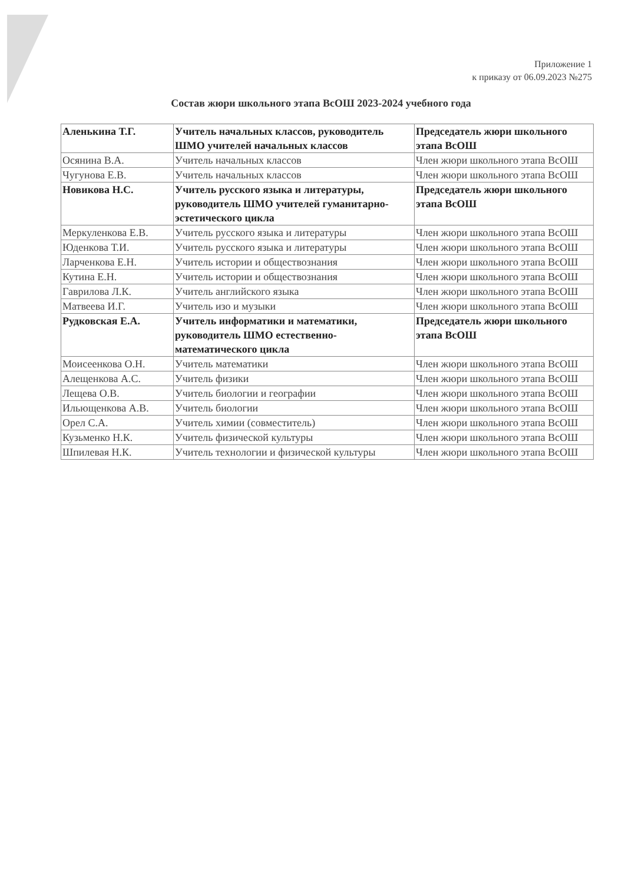Приложение 1
к приказу от 06.09.2023 №275
Состав жюри школьного этапа ВсОШ 2023-2024 учебного года
| Аленькина Т.Г. | Учитель начальных классов, руководитель ШМО учителей начальных классов | Председатель жюри школьного этапа ВсОШ |
| Осянина В.А. | Учитель начальных классов | Член жюри школьного этапа ВсОШ |
| Чугунова Е.В. | Учитель начальных классов | Член жюри школьного этапа ВсОШ |
| Новикова Н.С. | Учитель русского языка и литературы, руководитель ШМО учителей гуманитарно-эстетического цикла | Председатель жюри школьного этапа ВсОШ |
| Меркуленкова Е.В. | Учитель русского языка и литературы | Член жюри школьного этапа ВсОШ |
| Юденкова Т.И. | Учитель русского языка и литературы | Член жюри школьного этапа ВсОШ |
| Ларченкова Е.Н. | Учитель истории и обществознания | Член жюри школьного этапа ВсОШ |
| Кутина Е.Н. | Учитель истории и обществознания | Член жюри школьного этапа ВсОШ |
| Гаврилова Л.К. | Учитель английского языка | Член жюри школьного этапа ВсОШ |
| Матвеева И.Г. | Учитель изо и музыки | Член жюри школьного этапа ВсОШ |
| Рудковская Е.А. | Учитель информатики и математики, руководитель ШМО естественно-математического цикла | Председатель жюри школьного этапа ВсОШ |
| Моисеенкова О.Н. | Учитель математики | Член жюри школьного этапа ВсОШ |
| Алещенкова А.С. | Учитель физики | Член жюри школьного этапа ВсОШ |
| Лещева О.В. | Учитель биологии и географии | Член жюри школьного этапа ВсОШ |
| Ильющенкова А.В. | Учитель биологии | Член жюри школьного этапа ВсОШ |
| Орел С.А. | Учитель химии (совместитель) | Член жюри школьного этапа ВсОШ |
| Кузьменко Н.К. | Учитель физической культуры | Член жюри школьного этапа ВсОШ |
| Шпилевая Н.К. | Учитель технологии и физической культуры | Член жюри школьного этапа ВсОШ |